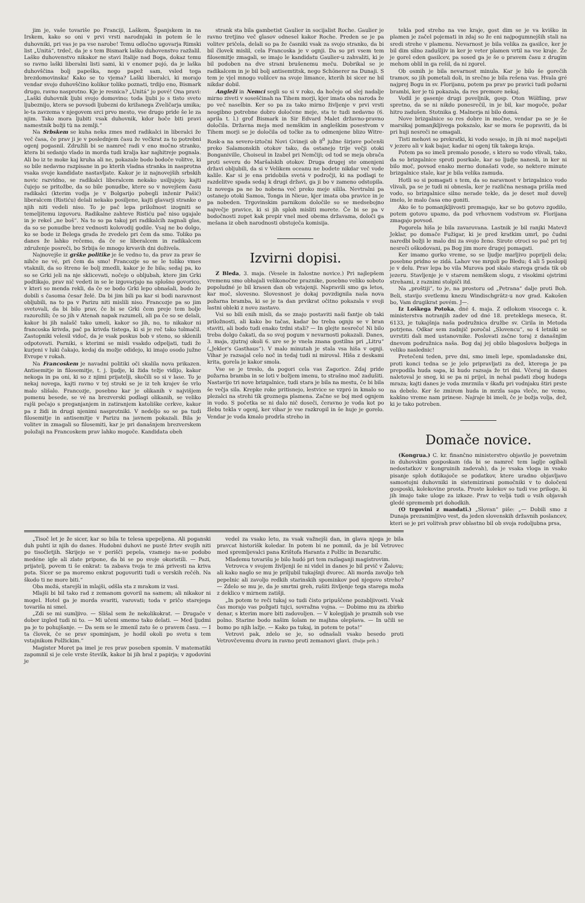jim je, vaše tovariše po Franciji, Laškem, Španjskem in na Irskem, kako so oni v prvi vrsti narodnjaki in potem še le duhovniki, pri vas je pa vse narobe! Temu odločno ugovarja Rimski list „Unitá“, trdeč, da je s tem Bismark laško duhovenstvo razžalil. Laško duhovenstvo nikakor ne stavi Italije nad Boga, dokaz temu so ravno laški liberalni listi sami, ki v enomer pojó, da je laška duhovščina bolj papeška, nego papež sam, vsled tega brezdomovinska! Kako se to vjema? Laški liberalci, ki morajo vendar svojo duhovščino kolikor toliko poznati, trdijo eno, Bismark drugo, ravno nasprotno. Kje je resnica? „Unitá“ jo pové! Ona pravi: „Laški duhovnik ljubi svojo domovino; toda ljubi jo s tisto sveto ljubeznijo, ktera se povsodi ljubezni do križanega Zveličarja umika; le-ta zavzema v njegovem srci prvo mesto, vse drugo pride še le za njim. Tako mora ljubiti vsak duhovnik, kdor hoče biti pravi namestnik božji tù na zemlji.“
Na Srbskem se kuha neka zmes med radikalci in liberalci že več časa, če prav ji je v poslednjem času že večkrat za to potrebni ogenj pogasnil. Združili bi se namreč radi v eno močno stranko, ktera bi sedanjo vlado in morda tudi kralja kar najhitreje pognala. Ali bo iz te moke kaj kruha ali ne, pokazale bodo bodoče volitve, ki so bile nedavno razpisane in po kterih vladna stranka in nasprotna vsaka svoje kandidate nastavljate. Kakor je iz najnovejših srbskih novic razvidno, se radikalci liberalcem nekako usiljujejo; kajti čujejo se pritožbe, da so bile ponudbe, ktere so v novejšem času radikalci (kterim vodja je v Bolgarijo pobegli inženir Pašić) liberalcem (Ristiću) delali nekako posiljene, kajti glavarji stranke o njih niti vedeli niso. To je pač lepa priložnost izogniti se temeljitemu izgovoru. Radikalne zahteve Ristiću pač niso ugajale in je rekel „ne boš“. Na to so pa takoj pri radikalcih zagnali glas, da so se ponudbe brez vednosti kolovodij godile. Vsaj ne bo dolgo, ko se bode iz Belega grada že zvedelo pri čem da smo. Toliko pa danes že lahko rečemo, da če se liberalcem in radikalcem združenje posreči, bo Srbija še mnogo krvavih dni doživela.
Najnovejše iz grške politike je še vedno to, da prav za prav še nihče ne vé, pri čem da smo! Francozje so se le toliko vmes vtaknili, da so štreno še bolj zmedli, kakor je že bila; sedaj pa, ko so se Grki jeli na nje sklicevati, nočejo o obljubah, ktere jim Grki podtikajo, prav nič vedeti in se le izgovarjajo na splošno govorico, v kteri so menda rekli, da če se bodo Grki lepo obnašali, bodo že dobili s časoma česar želé. Da bi jim bili pa kar si bodi naravnost obljubili, na to pa v Parizu niti mislili niso. Francozje pa so jim svetovali, da bi bilo prav, če bi se Grki čem preje tem bolje razorožili; če so jih v Atenah napak razumeli, ali pa če so se delali, kakor bi jih nalašč tako umeli, kakor so jih, no, to nikakor ni francoska krivda, pač pa krivda tistega, ki si je reč tako tolmačil. Zastopniki velesil vidoč, da je vsak poskus bob v steno, so sklenili odpotovati. Parniki, s kterimi se misli vsakdo odpeljati, tudi že kurjeni v luki čakajo, kedaj da možje odidejo, ki imajo osodo južne Evrope v rokah.
Na Francoskem je navadni politiki oči skalila nova prikazen. Antisemitje in filosemitje, t. j. ljudje, ki žida težje vidijo, kakor nekoga in pa oni, ki so z njimi prijatelji, skočili so si v lase. To je nekaj novega, kajti ravno v tej stroki se je iz teh krajev še vrlo malo slišalo. Francozje, posebno kar je olikanih v najvišjem pomenu besede, se vé na brezverski podlagi olikanih, se veliko rajši pečajo s preganjanjem in zatiranjem katoliške cerkve, kakor pa z židi in drugi njenimi nasprotniki. V nedeljo so se pa tudi filosemitje in antisemitje v Parizu na javnem pokazali. Bila je volitev in zmagali so filosemiti, kar je pri današnjem brezverskem položaji na Francoskem prav lahko mogoče. Kandidata obeh
strank sta bila gambetist Gaulier in socijalist Roche. Gaulier je ravno tretjino več glasov odnesel kakor Roche. Preden se je pa volitev pričela, delali so pa že časniki vsak za svojo stranko, da bi bil človek mislil, cela Francoska je v ognji. Da so pri vsem tem filosemitje zmagali, se imajo le kandidatu Gaulier-u zahvaliti, ki je bil podoben na dve strani brušenemu meču. Dobrikal se je radikalcem in je bil bolj antisemtitsk, nego Schönerer na Dunaji. S tem je vjel mnogo volilcev na svoje limance, kterih bi sicer ne bil nikdar dobil.
Angleži in Nemci segli so si v roko, da hočejo od slej nadalje mirno ziveti v soseščinah na Tihem morji, kjer imata oba naroda že po več naselbin. Ker so pa za tako mirno življenje v prvi vrsti neogibno potrebne dobro določene meje, sta te tudi nedavno (6. aprila t. l.) grof Bismark in Sir Edvard Malet državno-pravno določila. Državna meja med nemškim in angleškim posestvom v Tihem morji se je določila od točke za to odmenjene blizo Witre-Rosk-a na severo-iztočni Novi Gvineji ob 8<sup>0</sup> južne širjave počenši preko Salamonskih otokov tako, da ostanejo trije večji otoki Bonganiville, Choiseul in Izabel pri Nemčiji; od tod se meja obrača proti severu do Maršalskih otokov. Druga drugej ste omenjeni državi obljubili, da si v Velikem oceanu ne bodete nikdar več vode kalile. Kar si je ena pridobila svetá v področji, ki na podlagi te razdelitve spada sedaj k drugi državi, ga ji bo v zameno odstopila. Iz novega pa ne bo nobena več preko meje silila. Nevtralni pa ostanejo otoki Samoa, Tonga in Nieue, kjer imata oba pravice in je pa nobeden. Trgovinskim parnikom določile so se medsebojno največje pravice, ki si jih sploh misliti morete. Če bi se pa v bodočnosti zopet kak prepir vnel med obema državama, določi ga mešana iz obeh narodnosti obstoječa komisija.
Izvirni dopisi.
Z Bleda, 3. maja. (Vesele in žalostne novice.) Pri najlepšem vremenu smo obhajali velikonočne praznike, posebno veliko soboto popoludné je bil krasen dan ob vstajenji. Napravili smo ga letos, kar moč, slovesno. Slovesnost je dokaj povzdignila naša nova požarna bramba, ki se je ta dan prvikrat očitno pokazala v svoji lastni obleki z novo zastavo.
Vsi so bili enih misli, da se znajo postaviti naši fantje ob taki priložnosti, ali kako bo tačas, kadar bo treba ognju se v bran staviti, ali bodo tudi enako trdni stali? — In glejte nesrečo! Ni bilo treba dolgo čakati, da so svoj pogum v nevarnosti pokazali. Danes, 3. maja, zjutraj okoli 6. ure se je vnela znana gostilna pri „Litru“ („Jekler's Gasthaus“). V malo minutah je stala vsa hiša v ognji. Vihar je razsajal celo noč in tedaj tudi ni miroval. Hiša z deskami krita, gorela je kakor smola.
Vse se je treslo, da pogori cela vas Zagorice. Zdaj pride požarna bramba in se loti v božjem imenu, to strašno moč zadušiti. Nastavijo tri nove brizgalnice, tudi stara je bila na mestu, če bi bila še večja sila. Krepke roke pritisnejo, lestvice se vzpró in kmalo so plezalci na strehi tik groznega plamena. Začne se boj med ognjem in vodo. S početka se ni dalo nič doseči, čeravno je voda kot po žlebu tekla v ogenj, ker vihar je vse razkropil in še huje je gorelo. Vendar je voda kmalo prodrla streho in
tekla pod streho na vse kraje, gost dim se je va kviško in plamen je začel pojemati in zdaj so že eni najpogumnejših stali na sredi strehe v plamenu. Nevarnost je bila velika za gasilce, ker je bil dim silno zadušljiv in ker je veter plamen vrtil na vse kraje. Že je gorel eden gasilcev, pa sosed ga je še o pravem času z drugim mehom oblil in ga rešil, da ni zgorel.
Ob osmih je bila nevarnost minula. Kar je bilo še gorečih tramov, so jih pometali doli, in srečno je bila rešena vas. Hvala gré najprej Bogu in sv. Florijanu, potem pa prav po pravici tudi požarni brambi, ker je tú pokazala, da res premore nekaj.
Vodil je gasenje drugi poveljnik, gosp. Oton Wölfling, prav spretno, da se ni nikdo ponesrečil, in je bil, kar mogoče, požar hitro zadušen. Stotnika g. Malnerja ni bilo domá.
Nove brizgalnice so res dobre in močne, vendar pa se je še marsikaj pomanjkljivega pokazalo, kar se mora še popraviti, da bi pri huji nesreči ne omagali.
Tisti mehovi so prekratki, ki vodo sesajo, in jih ni moč napeljati v jezero ali v kak bajar, kadar ni ogenj tik takega kraja.
Potem pa so imeli premalo posode, s ktero so vodo vlivali, tako, da so brizgalnice sproti posrkale, kar so ljudje nanesli, in ker ni bilo moč, povsod enako merno donašati vode, so nektere minute brizgalnice stale, kar je bila velika zamuda.
Hotli so si pomagati s tem, da so naravnost v brizgalnico vodo vlivali, pa se je tudi ni obnesla, ker je različna nesnaga prišla med vodo, so brizgalnice silno nerade tekle, da je deset mož dovelj imelo, le malo časa eno goniti.
Ako še to pomanjkljivosti premagajo, kar se bo gotovo zgodilo, potem gotovo upamo, da pod vrhovnem vodstvom sv. Florijana zmagajo povsod.
Pogorela hiša je bila zavarovana. Lastnik je bil ranjki Matevž Jeklar, po domače Fužigar, ki je pred kratkim umrl, po čudni naredbi božji le malo dni za svojo ženo. Sirote otroci so pač pri tej nesreči oškodovani, pa Bog jim more drugej pomagati.
Ker imamo gorko vreme, so se ljudje marljivo poprijeli dela; posebno pridno se zidá. Lahov vse mrgoli po Bledu; 4 ali 5 poslopij je v delu. Prav lepa bo vila Murova pod skalo starega grada tik ob jezeru. Stavljenje je v starem nemškem slogu, z visokimi ojstrimi strehami, z raznimi stolpiči itd.
Na „proštiji“, to je, na prostoru od „Petrana“ dalje proti Boh. Beli, stavijo svetlemu knezu Windischgrätz-u nov grad. Kakošen bo, Vam drugikrat povém. J—.
Iz Loškega Potoka, dné 4. maja. Z odlokom visocega c. k. ministerstva notranjih zadev od dné 18. preteklega meseca, št. 6133, je tukajšnja naša podružnica družbe sv. Cirila in Metoda potrjena. Odkar sem zadnjič poročal „Slovencu“, so 4 letniki se uvrstiti dali med ustanovnike. Poslovati začne toraj z današnjim dnevom podružnica naša. Bog daj jej obilo blagoslova božjega in veliko naslednic!
Pretečeni teden, prve dni, smo imeli lepe, spomladanske dni, proti konci tedna se je jelo pripravljati za dež, kterega je pa prepodila huda sapa, ki hudo razsaja že tri dni. Včeraj in danes naletoval je sneg, ki se pa ni prijel, in nehal padati zbog hudega mraza; kajti danes je voda zmrznila v škafu pri vodnjaku štiri prste na debelo. Ker še zmirom huda in mrzla sapa vleče, ne vemo, kakšno vreme nam prinese. Najraje bi imeli, če je božja volja, dež, ki je tako potreben.
Domače novice.
(Kongrua.) C. kr. finančno ministerstvo objavilo je posvetnim in duhovskim gosposkam (da bi se namreč tem laglje ogibali nedostatkov v kongruinih zadevah), da je vsaka vloga in vsako pisanje sploh dotikajoče se podatkov, ktere uradno objavljavo samostojni duhovniki in sistemizirani pomočniki v to določeni gosposki, kolekovine prosta. Proste kolekov so tudi vse priloge, ki jih imajo take uloge za izkaze. Prav to veljá tudi o vsih objavah gledé sprememb pri dohodkih.
(O trgovini z mandati.) „Slovan“ piše: „— Dobili smo z Dunaja prezanimljivo vest, da jeden slovenskih državnih poslancev, kteri se je pri volitvah prav oblastno bil ob svoja rodoljubna prsa,
„Tisoč let je že sicer, kar so bila te telesa upepeljena. Ali poganski duh puhtí iz njih do danes. Hudobni duhovi ne pusté žrtev svojih niti po tisočletjih. Skrijejo se v perišči pepela, vzamejo na-se podobo medéne igle ali zlate pripone, da bi se po svoje okoristili. — Pazi, prijatelj, povem ti še enkrat: ta zabava tvoja te zná privesti na kriva pota. Sicer se pa moremo enkrat pogovoriti tudi o verskih rečéh. Na škodo ti ne more biti.“
Oba možá, starejši in mlajši, odšla sta z mrakom iz vasi.
Mlajši bi bil tako rad z zemanom govoril na samem; ali nikakor ni mogel. Hotel ga je morda svariti, varovati; toda v pričo starejega tovariša ni smel.
„Zdi se mi sumljivo. — Slišal sem že nekolikokrat. — Drugače v dober izgled tudi ni to. — Mi učeni smemo tako delati. — Med ljudmi pa je to pohujšanje. — Da sem se le zmenil zato še o pravem času. — I ta človek, če se prav spominjam, je hodil okoli po svetu s tem vstajnikom Polžickim.“
Magister Moret pa imel je res prav poseben spomin. V matematiki zapomnil si je cele vrste številk, kakor bi jih bral z papirja; v zgodovini je
vedel za vsako leto, za vsak važnejši dan, in glava njega je bila pravcat historišk koledar. In potem bi ne pomnil, da je bil Vetrovec med spremljevalci pana Krištofa Haranta z Polžic in Bezaružic.
Mlademu tovarišu je bilo hudó pri tem razlaganji magistrovim.
Vetrovca v svojem življenji še ni videl in danes je bil prvič v Žalovu; ali kako naglo se mu je priljubil tukajšnji dvorec. Ali morda zavoljo teh pepelnic ali zavoljo redkih starinskih spominkov pod njegovo streho? — Zdelo se mu je, da je smrtni greh, rušiti življenje tega starega moža z deklico v mirnem zatišji.
„In potem te reči tukaj so tudi čisto pripuščene pozabljivosti. Vsak čas morajo vas požgati tujci, sovražna vojna. — Dobimo mu za zbirko denar, s kterim more biti zadovoljen. — V kolegijah je praznih sob vse polno. Starine bodo našim šolam ne majhna olepšava. — In učili se bomo po njih lažje. — Kako pa tukaj, in potem te pota!“
Vetrovi pak, zdelo se je, so odnašali vsako besedo proti Vetrovčevemu dvoru in ravno proti zemanovi glavi. (Dalje prih.)